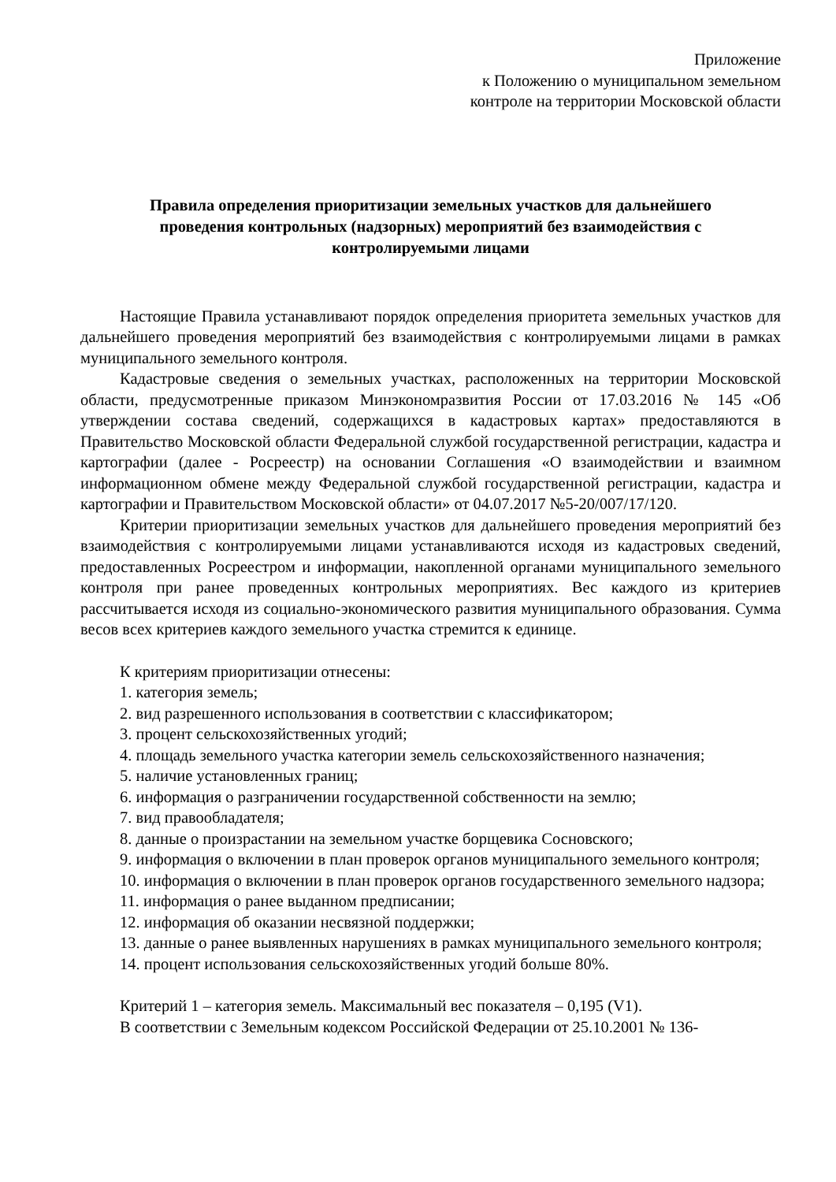Приложение
к Положению о муниципальном земельном
контроле на территории Московской области
Правила определения приоритизации земельных участков для дальнейшего проведения контрольных (надзорных) мероприятий без взаимодействия с контролируемыми лицами
Настоящие Правила устанавливают порядок определения приоритета земельных участков для дальнейшего проведения мероприятий без взаимодействия с контролируемыми лицами в рамках муниципального земельного контроля.
Кадастровые сведения о земельных участках, расположенных на территории Московской области, предусмотренные приказом Минэкономразвития России от 17.03.2016 № 145 «Об утверждении состава сведений, содержащихся в кадастровых картах» предоставляются в Правительство Московской области Федеральной службой государственной регистрации, кадастра и картографии (далее - Росреестр) на основании Соглашения «О взаимодействии и взаимном информационном обмене между Федеральной службой государственной регистрации, кадастра и картографии и Правительством Московской области» от 04.07.2017 №5-20/007/17/120.
Критерии приоритизации земельных участков для дальнейшего проведения мероприятий без взаимодействия с контролируемыми лицами устанавливаются исходя из кадастровых сведений, предоставленных Росреестром и информации, накопленной органами муниципального земельного контроля при ранее проведенных контрольных мероприятиях. Вес каждого из критериев рассчитывается исходя из социально-экономического развития муниципального образования. Сумма весов всех критериев каждого земельного участка стремится к единице.
К критериям приоритизации отнесены:
1. категория земель;
2. вид разрешенного использования в соответствии с классификатором;
3. процент сельскохозяйственных угодий;
4. площадь земельного участка категории земель сельскохозяйственного назначения;
5. наличие установленных границ;
6. информация о разграничении государственной собственности на землю;
7. вид правообладателя;
8. данные о произрастании на земельном участке борщевика Сосновского;
9. информация о включении в план проверок органов муниципального земельного контроля;
10. информация о включении в план проверок органов государственного земельного надзора;
11. информация о ранее выданном предписании;
12. информация об оказании несвязной поддержки;
13. данные о ранее выявленных нарушениях в рамках муниципального земельного контроля;
14. процент использования сельскохозяйственных угодий больше 80%.
Критерий 1 – категория земель. Максимальный вес показателя – 0,195 (V1).
В соответствии с Земельным кодексом Российской Федерации от 25.10.2001 № 136-